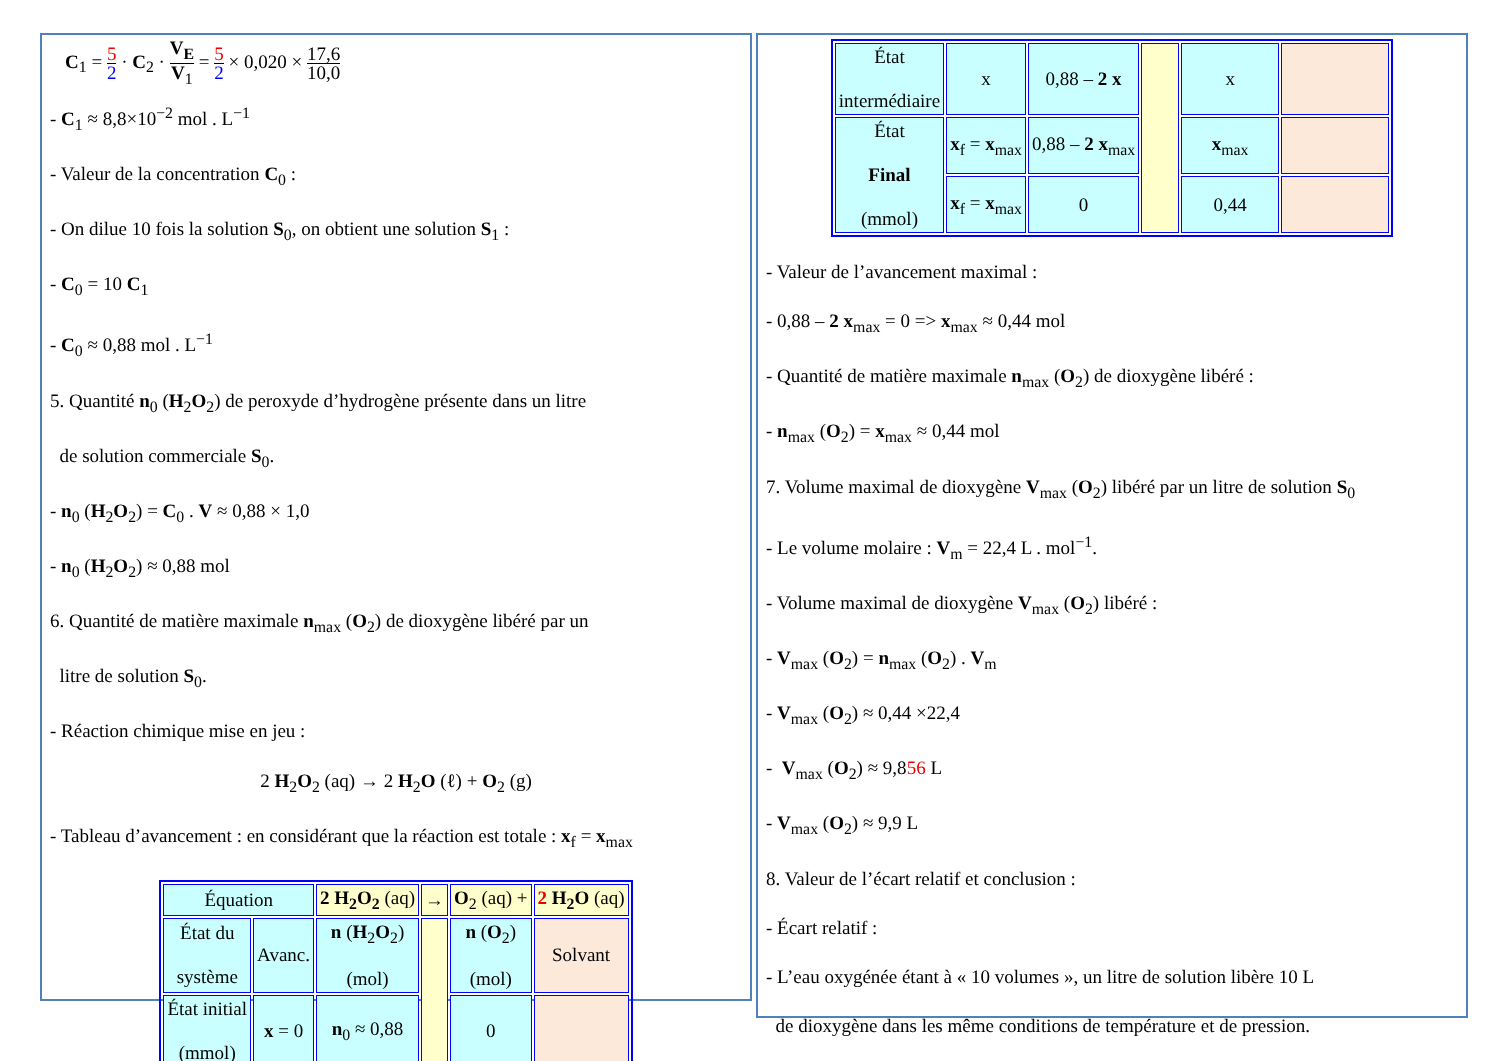C<sub>1</sub> = 5 2 · C<sub>2</sub> · V<sub>E</sub> V<sub>1</sub> = 5 2 × 0,020 × 17,6 10,0
- C<sub>1</sub> ≈ 8,8×10<sup>−2</sup> mol . L<sup>−1</sup>
- Valeur de la concentration C<sub>0</sub> :
- On dilue 10 fois la solution S<sub>0</sub>, on obtient une solution S<sub>1</sub> :
- C<sub>0</sub> = 10 C<sub>1</sub>
- C<sub>0</sub> ≈ 0,88 mol . L<sup>−1</sup>
5. Quantité n<sub>0</sub> (H<sub>2</sub>O<sub>2</sub>) de peroxyde d’hydrogène présente dans un litre
de solution commerciale S<sub>0</sub>.
- n<sub>0</sub> (H<sub>2</sub>O<sub>2</sub>) = C<sub>0</sub> . V ≈ 0,88 × 1,0
- n<sub>0</sub> (H<sub>2</sub>O<sub>2</sub>) ≈ 0,88 mol
6. Quantité de matière maximale n<sub>max</sub> (O<sub>2</sub>) de dioxygène libéré par un
litre de solution S<sub>0</sub>.
- Réaction chimique mise en jeu :
2 H<sub>2</sub>O<sub>2</sub> (aq) → 2 H<sub>2</sub>O (ℓ) + O<sub>2</sub> (g)
- Tableau d’avancement : en considérant que la réaction est totale : x<sub>f</sub> = x<sub>max</sub>
| Équation | | 2 H<sub>2</sub>O<sub>2</sub> (aq) | → | O<sub>2</sub> (aq) + | 2 H<sub>2</sub>O (aq) |
| État du système | Avanc. | n ( H<sub>2</sub> O<sub>2</sub>) (mol) | | n ( O<sub>2</sub>) (mol) | Solvant |
| État initial (mmol) | x = 0 | n<sub>0</sub> ≈ 0,88 | | 0 | |
| État intermédiaire | x | 0,88 – 2 x | | x | |
| État Final (mmol) | x<sub>f</sub> = x<sub>max</sub> | 0,88 – 2 x<sub>max</sub> | | x<sub>max</sub> | |
| | x<sub>f</sub> = x<sub>max</sub> | 0 | | 0,44 | |
- Valeur de l’avancement maximal :
- 0,88 – 2 x<sub>max</sub> = 0 => x<sub>max</sub> ≈ 0,44 mol
- Quantité de matière maximale n<sub>max</sub> (O<sub>2</sub>) de dioxygène libéré :
- n<sub>max</sub> (O<sub>2</sub>) = x<sub>max</sub> ≈ 0,44 mol
7. Volume maximal de dioxygène V<sub>max</sub> (O<sub>2</sub>) libéré par un litre de solution S<sub>0</sub>
- Le volume molaire : V<sub>m</sub> = 22,4 L . mol<sup>−1</sup>.
- Volume maximal de dioxygène V<sub>max</sub> (O<sub>2</sub>) libéré :
- V<sub>max</sub> (O<sub>2</sub>) = n<sub>max</sub> (O<sub>2</sub>) . V<sub>m</sub>
- V<sub>max</sub> (O<sub>2</sub>) ≈ 0,44 ×22,4
- V<sub>max</sub> (O<sub>2</sub>) ≈ 9,856 L
- V<sub>max</sub> (O<sub>2</sub>) ≈ 9,9 L
8. Valeur de l’écart relatif et conclusion :
- Écart relatif :
- L’eau oxygénée étant à « 10 volumes », un litre de solution libère 10 L
de dioxygène dans les même conditions de température et de pression.